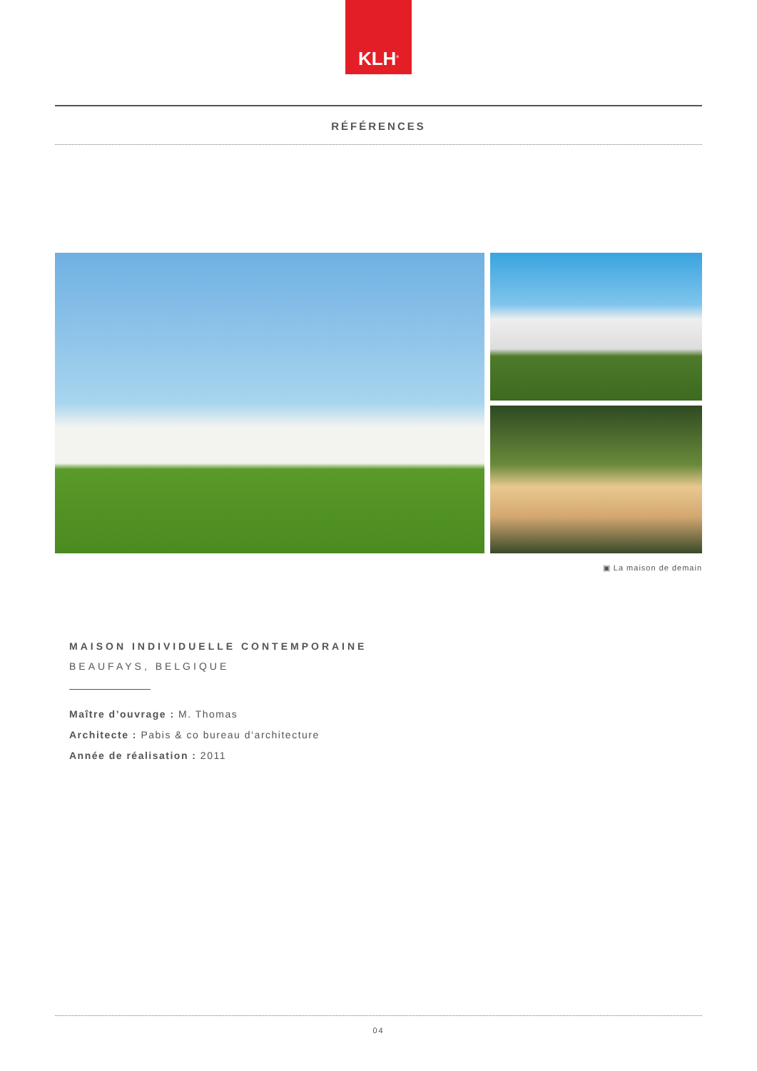KLH<sup>®</sup>
RÉFÉRENCES
▣ La maison de demain
MAISON INDIVIDUELLE CONTEMPORAINE
BEAUFAYS, BELGIQUE
Maître d’ouvrage : M. Thomas
Architecte : Pabis & co bureau d‘architecture
Année de réalisation : 2011
04